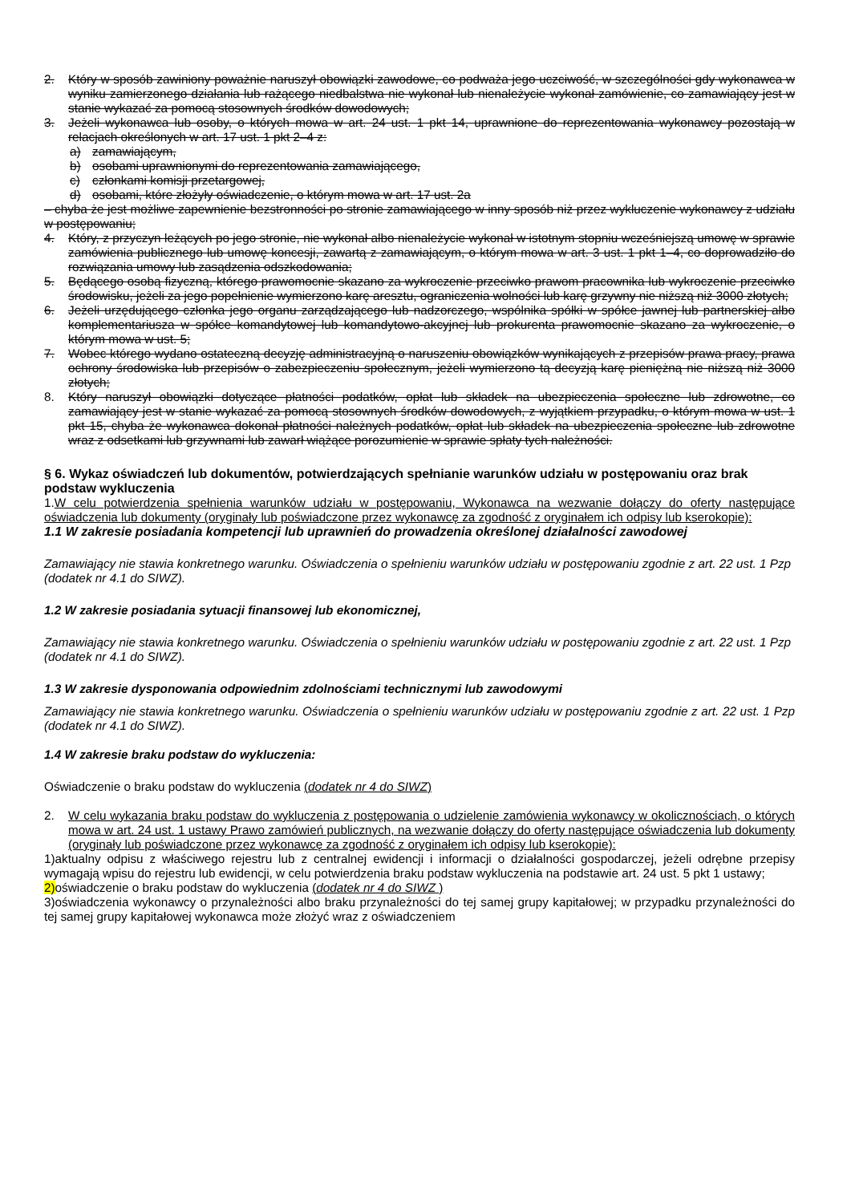2. Który w sposób zawiniony poważnie naruszył obowiązki zawodowe, co podważa jego uczciwość, w szczególności gdy wykonawca w wyniku zamierzonego działania lub rażącego niedbalstwa nie wykonał lub nienależycie wykonał zamówienie, co zamawiający jest w stanie wykazać za pomocą stosownych środków dowodowych;
3. Jeżeli wykonawca lub osoby, o których mowa w art. 24 ust. 1 pkt 14, uprawnione do reprezentowania wykonawcy pozostają w relacjach określonych w art. 17 ust. 1 pkt 2–4 z:
a) zamawiającym,
b) osobami uprawnionymi do reprezentowania zamawiającego,
c) członkami komisji przetargowej,
d) osobami, które złożyły oświadczenie, o którym mowa w art. 17 ust. 2a
– chyba że jest możliwe zapewnienie bezstronności po stronie zamawiającego w inny sposób niż przez wykluczenie wykonawcy z udziału w postępowaniu;
4. Który, z przyczyn leżących po jego stronie, nie wykonał albo nienależycie wykonał w istotnym stopniu wcześniejszą umowę w sprawie zamówienia publicznego lub umowę koncesji, zawartą z zamawiającym, o którym mowa w art. 3 ust. 1 pkt 1–4, co doprowadziło do rozwiązania umowy lub zasądzenia odszkodowania;
5. Będącego osobą fizyczną, którego prawomocnie skazano za wykroczenie przeciwko prawom pracownika lub wykroczenie przeciwko środowisku, jeżeli za jego popełnienie wymierzono karę aresztu, ograniczenia wolności lub karę grzywny nie niższą niż 3000 złotych;
6. Jeżeli urzędującego członka jego organu zarządzającego lub nadzorczego, wspólnika spółki w spółce jawnej lub partnerskiej albo komplementariusza w spółce komandytowej lub komandytowo-akcyjnej lub prokurenta prawomocnie skazano za wykroczenie, o którym mowa w ust. 5;
7. Wobec którego wydano ostateczną decyzję administracyjną o naruszeniu obowiązków wynikających z przepisów prawa pracy, prawa ochrony środowiska lub przepisów o zabezpieczeniu społecznym, jeżeli wymierzono tą decyzją karę pieniężną nie niższą niż 3000 złotych;
8. Który naruszył obowiązki dotyczące płatności podatków, opłat lub składek na ubezpieczenia społeczne lub zdrowotne, co zamawiający jest w stanie wykazać za pomocą stosownych środków dowodowych, z wyjątkiem przypadku, o którym mowa w ust. 1 pkt 15, chyba że wykonawca dokonał płatności należnych podatków, opłat lub składek na ubezpieczenia społeczne lub zdrowotne wraz z odsetkami lub grzywnami lub zawarł wiążące porozumienie w sprawie spłaty tych należności.
§ 6. Wykaz oświadczeń lub dokumentów, potwierdzających spełnianie warunków udziału w postępowaniu oraz brak podstaw wykluczenia
1.W celu potwierdzenia spełnienia warunków udziału w postępowaniu, Wykonawca na wezwanie dołączy do oferty następujące oświadczenia lub dokumenty (oryginały lub poświadczone przez wykonawcę za zgodność z oryginałem ich odpisy lub kserokopie):
1.1 W zakresie posiadania kompetencji lub uprawnień do prowadzenia określonej działalności zawodowej
Zamawiający nie stawia konkretnego warunku. Oświadczenia o spełnieniu warunków udziału w postępowaniu zgodnie z art. 22 ust. 1 Pzp (dodatek nr 4.1 do SIWZ).
1.2 W zakresie posiadania sytuacji finansowej lub ekonomicznej,
Zamawiający nie stawia konkretnego warunku. Oświadczenia o spełnieniu warunków udziału w postępowaniu zgodnie z art. 22 ust. 1 Pzp (dodatek nr 4.1 do SIWZ).
1.3 W zakresie dysponowania odpowiednim zdolnościami technicznymi lub zawodowymi
Zamawiający nie stawia konkretnego warunku. Oświadczenia o spełnieniu warunków udziału w postępowaniu zgodnie z art. 22 ust. 1 Pzp (dodatek nr 4.1 do SIWZ).
1.4 W zakresie braku podstaw do wykluczenia:
Oświadczenie o braku podstaw do wykluczenia (dodatek nr 4 do SIWZ)
2. W celu wykazania braku podstaw do wykluczenia z postępowania o udzielenie zamówienia wykonawcy w okolicznościach, o których mowa w art. 24 ust. 1 ustawy Prawo zamówień publicznych, na wezwanie dołączy do oferty następujące oświadczenia lub dokumenty (oryginały lub poświadczone przez wykonawcę za zgodność z oryginałem ich odpisy lub kserokopie):
1)aktualny odpisu z właściwego rejestru lub z centralnej ewidencji i informacji o działalności gospodarczej, jeżeli odrębne przepisy wymagają wpisu do rejestru lub ewidencji, w celu potwierdzenia braku podstaw wykluczenia na podstawie art. 24 ust. 5 pkt 1 ustawy;
2)oświadczenie o braku podstaw do wykluczenia (dodatek nr 4 do SIWZ )
3)oświadczenia wykonawcy o przynależności albo braku przynależności do tej samej grupy kapitałowej; w przypadku przynależności do tej samej grupy kapitałowej wykonawca może złożyć wraz z oświadczeniem